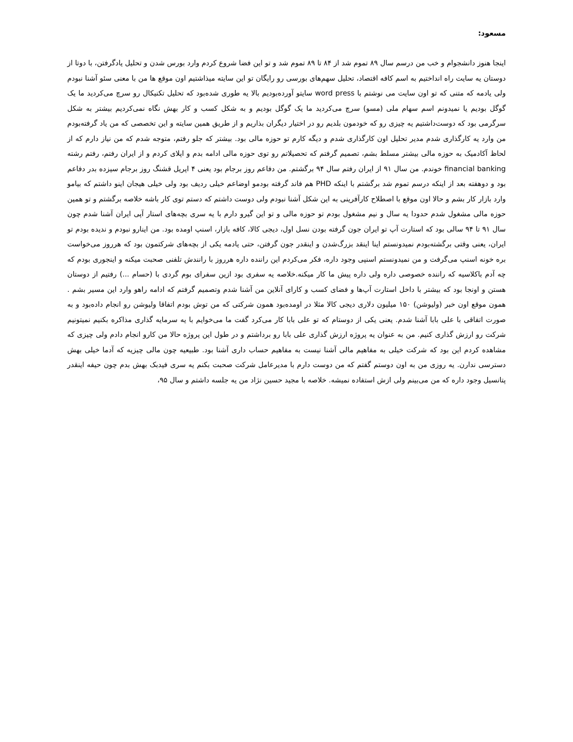مسعود:
اینجا هنوز دانشجوام و خب من درسم سال ۸۹ تموم شد از ۸۴ تا ۸۹ تموم شد و تو این فضا شروع کردم وارد بورس شدن و تحلیل یادگرفتن، با دوتا از دوستان یه سایت راه انداختیم به اسم کافه اقتصاد، تحلیل سهم‌های بورسی رو رایگان تو این سایته میذاشتیم اون موقع ها من با معنی سئو آشنا نبودم ولی یادمه که متنی که تو اون سایت می نوشتم با word press سایتو آورده‌بودیم بالا یه طوری شده‌بود که تحلیل تکنیکال رو سرچ می‌کردید ما یک گوگل بودیم یا نمیدونم اسم سهام ملی (مسو) سرچ می‌کردید ما یک گوگل بودیم و به شکل کسب و کار بهش نگاه نمی‌کردیم بیشتر به شکل سرگرمی بود که دوست‌داشتیم یه چیزی رو که خودمون بلدیم رو در اختیار دیگران بذاریم و از طریق همین سایته و این تخصصی که من یاد گرفته‌بودم من وارد یه کارگذاری شدم مدیر تحلیل اون کارگذاری شدم و دیگه کارم تو حوزه مالی بود. بیشتر که جلو رفتم، متوجه شدم که من نیاز دارم که از لحاظ آکادمیک به حوزه مالی بیشتر مسلط بشم، تصمیم گرفتم که تحصیلاتم رو توی حوزه مالی ادامه بدم و اپلای کردم و از ایران رفتم، رفتم رشته financial banking خوندم. من سال ۹۱ از ایران رفتم سال ۹۴ برگشتم. من دفاعم روز برجام بود یعنی ۴ اپریل قشنگ روز برجام سیزده بدر دفاعم بود و دوهفته بعد از اینکه درسم تموم شد برگشتم با اینکه PHD هم فاند گرفته بودمو اوضاعم خیلی ردیف بود ولی خیلی هیجان اینو داشتم که بیامو وارد بازار کار بشم و حالا اون موقع با اصطلاح کارآفرینی به این شکل آشنا نبودم ولی دوست داشتم که دستم توی کار باشه خلاصه برگشتم و تو همین حوزه مالی مشغول شدم حدودا یه سال و نیم مشغول بودم تو حوزه مالی و تو این گیرو دارم با یه سری بچه‌های استار آپی ایران آشنا شدم چون سال ۹۱ تا ۹۴ سالی بود که استارت آپ تو ایران جون گرفته بودن نسل اول، دیجی کالا، کافه بازار، اسنپ اومده بود. من اینارو نبودم و ندیده بودم تو ایران، یعنی وقتی برگشته‌بودم نمیدونستم اینا اینقد بزرگ‌شدن و اینقدر جون گرفتن، حتی یادمه یکی از بچه‌های شرکتمون بود که هرروز می‌خواست بره خونه اسنپ می‌گرفت و من نمیدونستم اسنپی وجود داره، فکر می‌کردم این راننده داره هرروز با رانندش تلفنی صحبت میکنه و اینجوری بودم که چه آدم باکلاسیه که راننده خصوصی داره ولی داره پیش ما کار میکنه.خلاصه یه سفری بود ازین سفرای بوم گردی با (حسام ...) رفتیم از دوستان هستن و اونجا بود که بیشتر با داخل استارت آپ‌ها و فضای کسب و کارای آنلاین من آشنا شدم وتصمیم گرفتم که ادامه راهو وارد این مسیر بشم . همون موقع اون خبر (ولیوشن) ۱۵۰ میلیون دلاری دیجی کالا مثلا در اومده‌بود همون شرکتی که من توش بودم اتفاقا ولیوشن رو انجام داده‌بود و به صورت اتفاقی با علی بابا آشنا شدم. یعنی یکی از دوستام که تو علی بابا کار می‌کرد گفت ما می‌خوایم با یه سرمایه گذاری مذاکره بکنیم نمیتونیم شرکت رو ارزش گذاری کنیم. من به عنوان یه پروژه ارزش گذاری علی بابا رو برداشتم و در طول این پروژه حالا من کارو انجام دادم ولی چیزی که مشاهده کردم این بود که شرکت خیلی به مفاهیم مالی آشنا نیست به مفاهیم حساب داری آشنا بود. طبیعیه چون مالی چیزیه که آدما خیلی بهش دسترسی ندارن. یه روزی من به اون دوستم گفتم که من دوست دارم با مدیرعامل شرکت صحبت بکنم یه سری فیدبک بهش بدم چون حیفه اینقدر پتانسیل وجود داره که من می‌بینم ولی ازش استفاده نمیشه. خلاصه با مجید حسین نژاد من یه جلسه داشتم و سال ۹۵،